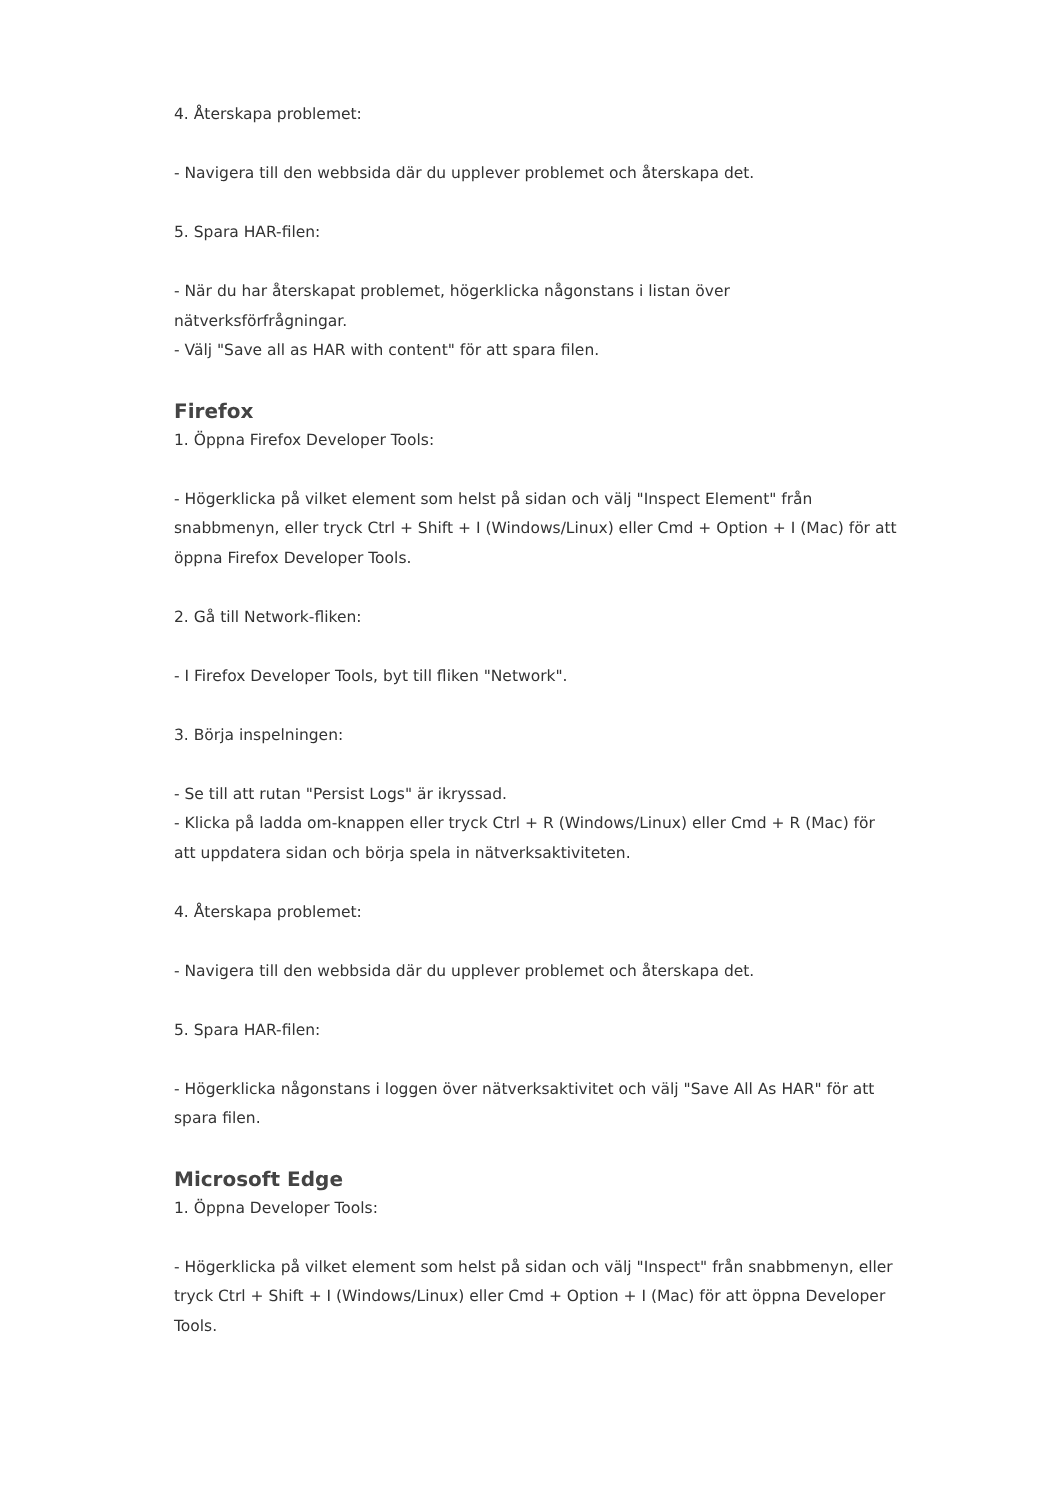4. Återskapa problemet:
- Navigera till den webbsida där du upplever problemet och återskapa det.
5. Spara HAR-filen:
- När du har återskapat problemet, högerklicka någonstans i listan över nätverksförfrågningar.
- Välj "Save all as HAR with content" för att spara filen.
Firefox
1. Öppna Firefox Developer Tools:
- Högerklicka på vilket element som helst på sidan och välj "Inspect Element" från snabbmenyn, eller tryck Ctrl + Shift + I (Windows/Linux) eller Cmd + Option + I (Mac) för att öppna Firefox Developer Tools.
2. Gå till Network-fliken:
- I Firefox Developer Tools, byt till fliken "Network".
3. Börja inspelningen:
- Se till att rutan "Persist Logs" är ikryssad.
- Klicka på ladda om-knappen eller tryck Ctrl + R (Windows/Linux) eller Cmd + R (Mac) för att uppdatera sidan och börja spela in nätverksaktiviteten.
4. Återskapa problemet:
- Navigera till den webbsida där du upplever problemet och återskapa det.
5. Spara HAR-filen:
- Högerklicka någonstans i loggen över nätverksaktivitet och välj "Save All As HAR" för att spara filen.
Microsoft Edge
1. Öppna Developer Tools:
- Högerklicka på vilket element som helst på sidan och välj "Inspect" från snabbmenyn, eller tryck Ctrl + Shift + I (Windows/Linux) eller Cmd + Option + I (Mac) för att öppna Developer Tools.